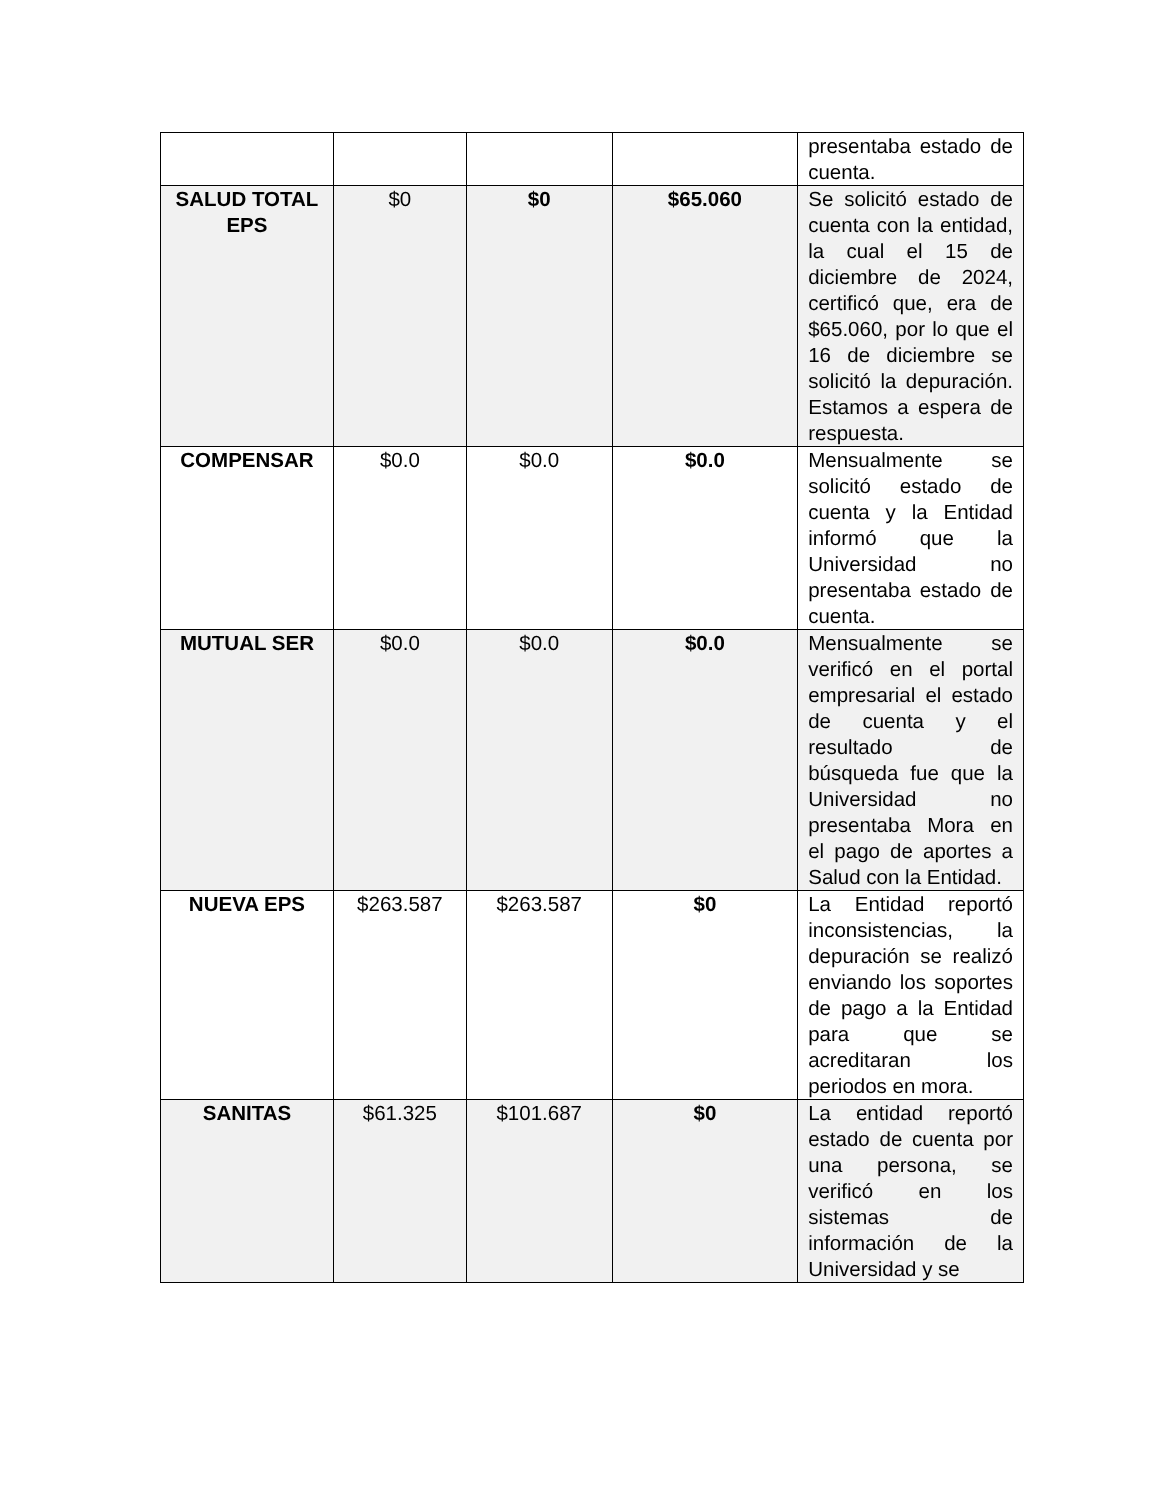| | | | | presentaba estado de cuenta. |
| SALUD TOTAL EPS | $0 | $0 | $65.060 | Se solicitó estado de cuenta con la entidad, la cual el 15 de diciembre de 2024, certificó que, era de $65.060, por lo que el 16 de diciembre se solicitó la depuración. Estamos a espera de respuesta. |
| COMPENSAR | $0.0 | $0.0 | $0.0 | Mensualmente se solicitó estado de cuenta y la Entidad informó que la Universidad no presentaba estado de cuenta. |
| MUTUAL SER | $0.0 | $0.0 | $0.0 | Mensualmente se verificó en el portal empresarial el estado de cuenta y el resultado de búsqueda fue que la Universidad no presentaba Mora en el pago de aportes a Salud con la Entidad. |
| NUEVA EPS | $263.587 | $263.587 | $0 | La Entidad reportó inconsistencias, la depuración se realizó enviando los soportes de pago a la Entidad para que se acreditaran los periodos en mora. |
| SANITAS | $61.325 | $101.687 | $0 | La entidad reportó estado de cuenta por una persona, se verificó en los sistemas de información de la Universidad y se |